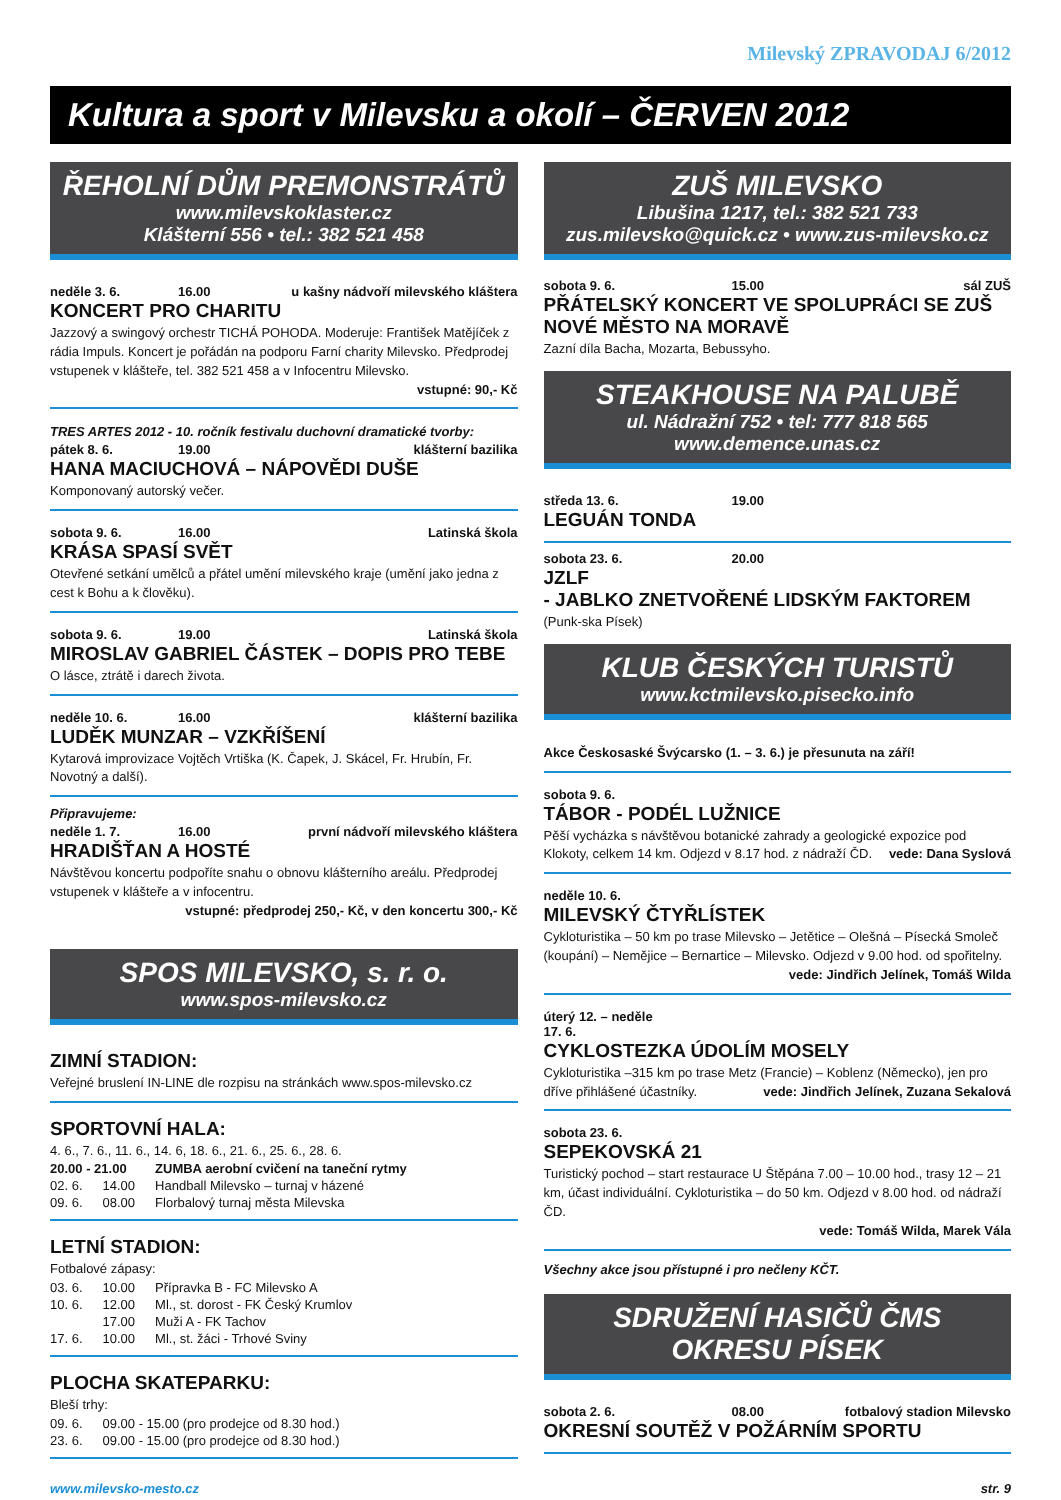Milevský ZPRAVODAJ 6/2012
Kultura a sport v Milevsku a okolí – ČERVEN 2012
ŘEHOLNÍ DŮM PREMONSTRÁTŮ
www.milevskoklaster.cz
Klášterní 556 • tel.: 382 521 458
neděle 3. 6. 16.00 u kašny nádvoří milevského kláštera
KONCERT PRO CHARITU
Jazzový a swingový orchestr TICHÁ POHODA. Moderuje: František Matějíček z rádia Impuls. Koncert je pořádán na podporu Farní charity Milevsko. Předprodej vstupenek v klášteře, tel. 382 521 458 a v Infocentru Milevsko.
vstupné: 90,- Kč
TRES ARTES 2012 - 10. ročník festivalu duchovní dramatické tvorby:
pátek 8. 6. 19.00 klášterní bazilika
HANA MACIUCHOVÁ – NÁPOVĚDI DUŠE
Komponovaný autorský večer.
sobota 9. 6. 16.00 Latinská škola
KRÁSA SPASÍ SVĚT
Otevřené setkání umělců a přátel umění milevského kraje (umění jako jedna z cest k Bohu a k člověku).
sobota 9. 6. 19.00 Latinská škola
MIROSLAV GABRIEL ČÁSTEK – DOPIS PRO TEBE
O lásce, ztrátě i darech života.
neděle 10. 6. 16.00 klášterní bazilika
LUDĚK MUNZAR – VZKŘÍŠENÍ
Kytarová improvizace Vojtěch Vrtiška (K. Čapek, J. Skácel, Fr. Hrubín, Fr. Novotný a další).
Připravujeme:
neděle 1. 7. 16.00 první nádvoří milevského kláštera
HRADIŠŤAN A HOSTÉ
Návštěvou koncertu podpoříte snahu o obnovu klášterního areálu. Předprodej vstupenek v klášteře a v infocentru.
vstupné: předprodej 250,- Kč, v den koncertu 300,- Kč
SPOS MILEVSKO, s. r. o.
www.spos-milevsko.cz
ZIMNÍ STADION:
Veřejné bruslení IN-LINE dle rozpisu na stránkách www.spos-milevsko.cz
SPORTOVNÍ HALA:
4. 6., 7. 6., 11. 6., 14. 6, 18. 6., 21. 6., 25. 6., 28. 6.
| 20.00 - 21.00 | | ZUMBA aerobní cvičení na taneční rytmy |
| 02. 6. | 14.00 | Handball Milevsko – turnaj v házené |
| 09. 6. | 08.00 | Florbalový turnaj města Milevska |
LETNÍ STADION:
Fotbalové zápasy:
| 03. 6. | 10.00 | Přípravka B - FC Milevsko A |
| 10. 6. | 12.00 | Ml., st. dorost - FK Český Krumlov |
| | 17.00 | Muži A - FK Tachov |
| 17. 6. | 10.00 | Ml., st. žáci - Trhové Sviny |
PLOCHA SKATEPARKU:
Bleší trhy:
| 09. 6. | 09.00 - 15.00 (pro prodejce od 8.30 hod.) |
| 23. 6. | 09.00 - 15.00 (pro prodejce od 8.30 hod.) |
ZUŠ MILEVSKO
Libušina 1217, tel.: 382 521 733
zus.milevsko@quick.cz • www.zus-milevsko.cz
sobota 9. 6. 15.00 sál ZUŠ
PŘÁTELSKÝ KONCERT VE SPOLUPRÁCI SE ZUŠ NOVÉ MĚSTO NA MORAVĚ
Zazní díla Bacha, Mozarta, Bebussyho.
STEAKHOUSE NA PALUBĚ
ul. Nádražní 752 • tel: 777 818 565
www.demence.unas.cz
středa 13. 6. 19.00
LEGUÁN TONDA
sobota 23. 6. 20.00
JZLF
- JABLKO ZNETVOŘENÉ LIDSKÝM FAKTOREM
(Punk-ska Písek)
KLUB ČESKÝCH TURISTŮ
www.kctmilevsko.pisecko.info
Akce Českosaské Švýcarsko (1. – 3. 6.) je přesunuta na září!
sobota 9. 6.
TÁBOR - PODÉL LUŽNICE
Pěší vycházka s návštěvou botanické zahrady a geologické expozice pod Klokoty, celkem 14 km. Odjezd v 8.17 hod. z nádraží ČD. vede: Dana Syslová
neděle 10. 6.
MILEVSKÝ ČTYŘLÍSTEK
Cykloturistika – 50 km po trase Milevsko – Jetětice – Olešná – Písecká Smoleč (koupání) – Nemějice – Bernartice – Milevsko. Odjezd v 9.00 hod. od spořitelny.
vede: Jindřich Jelínek, Tomáš Wilda
úterý 12. – neděle 17. 6.
CYKLOSTEZKA ÚDOLÍM MOSELY
Cykloturistika –315 km po trase Metz (Francie) – Koblenz (Německo), jen pro dříve přihlášené účastníky. vede: Jindřich Jelínek, Zuzana Sekalová
sobota 23. 6.
SEPEKOVSKÁ 21
Turistický pochod – start restaurace U Štěpána 7.00 – 10.00 hod., trasy 12 – 21 km, účast individuální. Cykloturistika – do 50 km. Odjezd v 8.00 hod. od nádraží ČD.
vede: Tomáš Wilda, Marek Vála
Všechny akce jsou přístupné i pro nečleny KČT.
SDRUŽENÍ HASIČŮ ČMS
OKRESU PÍSEK
sobota 2. 6. 08.00 fotbalový stadion Milevsko
OKRESNÍ SOUTĚŽ V POŽÁRNÍM SPORTU
www.milevsko-mesto.cz str. 9